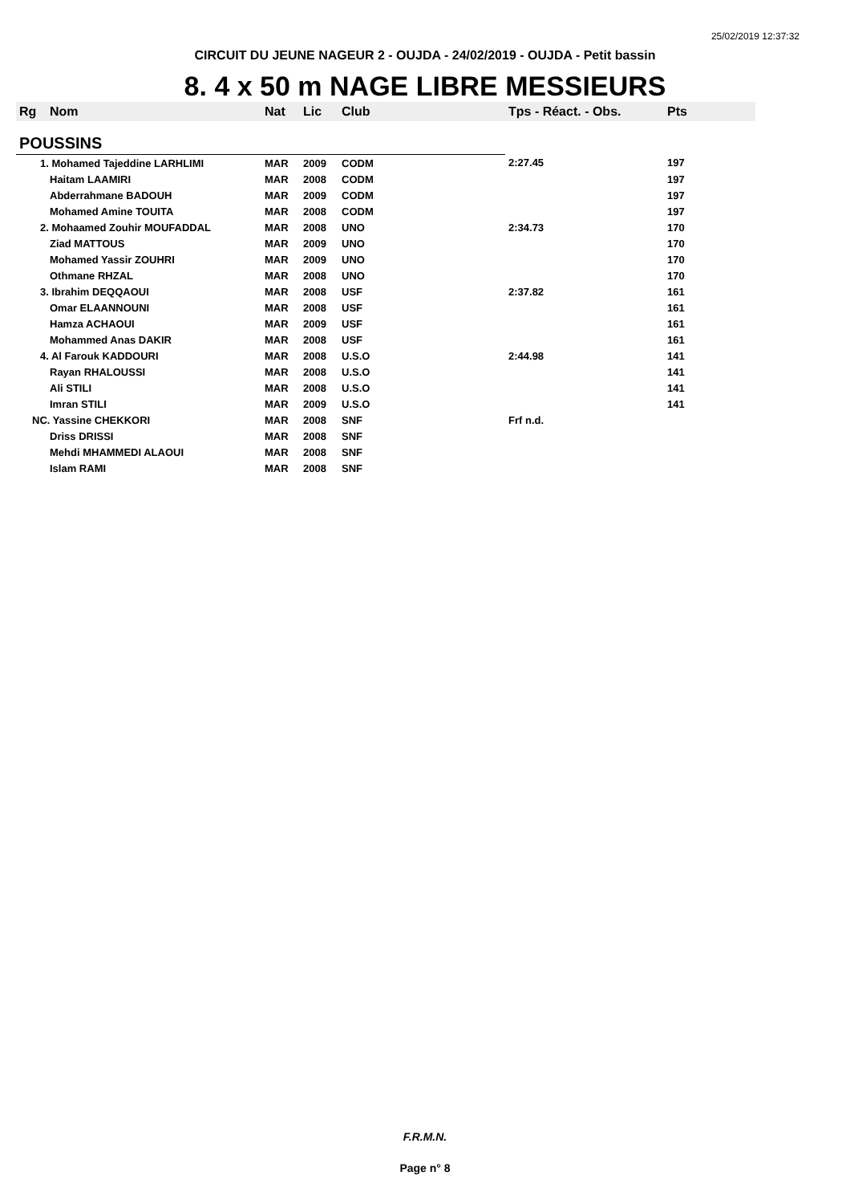25/02/2019 12:37:32
CIRCUIT DU JEUNE NAGEUR 2 - OUJDA - 24/02/2019 - OUJDA - Petit bassin
8. 4 x 50 m NAGE LIBRE MESSIEURS
| Rg | Nom | Nat | Lic | Club | Tps - Réact. - Obs. | Pts |
| --- | --- | --- | --- | --- | --- | --- |
| POUSSINS | | | | | | |
| 1. Mohamed Tajeddine LARHLIMI | | MAR | 2009 | CODM | 2:27.45 | 197 |
| | Haitam LAAMIRI | MAR | 2008 | CODM | | 197 |
| | Abderrahmane BADOUH | MAR | 2009 | CODM | | 197 |
| | Mohamed Amine TOUITA | MAR | 2008 | CODM | | 197 |
| 2. Mohaamed Zouhir MOUFADDAL | | MAR | 2008 | UNO | 2:34.73 | 170 |
| | Ziad MATTOUS | MAR | 2009 | UNO | | 170 |
| | Mohamed Yassir ZOUHRI | MAR | 2009 | UNO | | 170 |
| | Othmane RHZAL | MAR | 2008 | UNO | | 170 |
| 3. Ibrahim DEQQAOUI | | MAR | 2008 | USF | 2:37.82 | 161 |
| | Omar ELAANNOUNI | MAR | 2008 | USF | | 161 |
| | Hamza ACHAOUI | MAR | 2009 | USF | | 161 |
| | Mohammed Anas DAKIR | MAR | 2008 | USF | | 161 |
| 4. Al Farouk KADDOURI | | MAR | 2008 | U.S.O | 2:44.98 | 141 |
| | Rayan RHALOUSSI | MAR | 2008 | U.S.O | | 141 |
| | Ali STILI | MAR | 2008 | U.S.O | | 141 |
| | Imran STILI | MAR | 2009 | U.S.O | | 141 |
| NC. Yassine CHEKKORI | | MAR | 2008 | SNF | Frf n.d. | |
| | Driss DRISSI | MAR | 2008 | SNF | | |
| | Mehdi MHAMMEDI ALAOUI | MAR | 2008 | SNF | | |
| | Islam RAMI | MAR | 2008 | SNF | | |
F.R.M.N.
Page n° 8